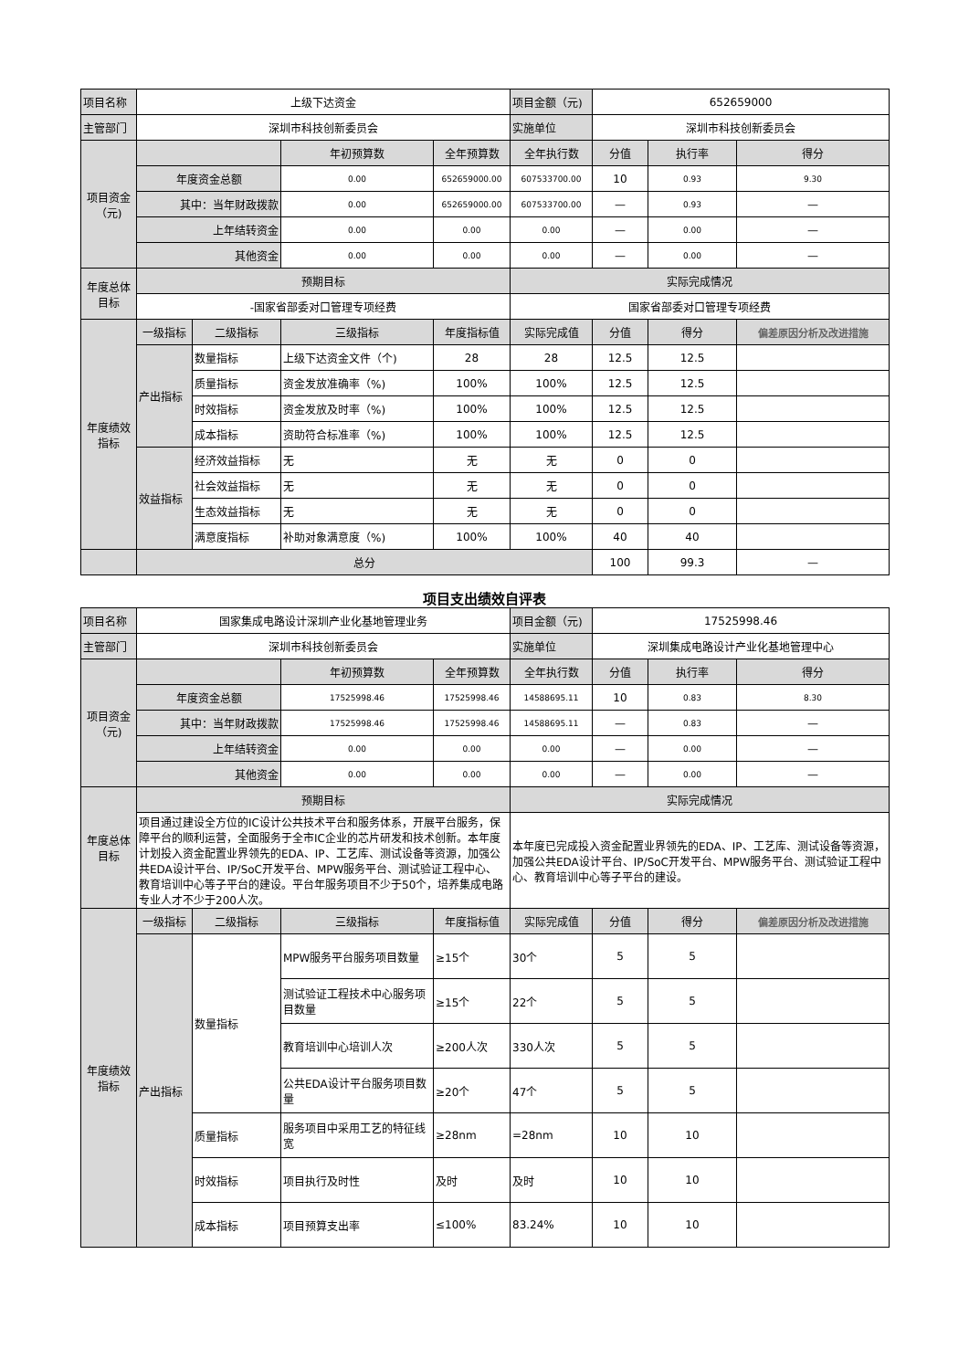| 项目名称 | 上级下达资金 | | | | 项目金额（元) | 652659000 | | |
| 主管部门 | 深圳市科技创新委员会 | | | | 实施单位 | 深圳市科技创新委员会 | | |
| 项目资金（元) | | | 年初预算数 | 全年预算数 | 全年执行数 | 分值 | 执行率 | 得分 |
| | 年度资金总额 | | 0.00 | 652659000.00 | 607533700.00 | 10 | 0.93 | 9.30 |
| | 其中：当年财政拨款 | | 0.00 | 652659000.00 | 607533700.00 | — | 0.93 | — |
| | 上年结转资金 | | 0.00 | 0.00 | 0.00 | — | 0.00 | — |
| | 其他资金 | | 0.00 | 0.00 | 0.00 | — | 0.00 | — |
| 年度总体目标 | 预期目标 | | | | 实际完成情况 | | | |
| | -国家省部委对口管理专项经费 | | | | 国家省部委对口管理专项经费 | | | |
| 年度绩效指标 | 一级指标 | 二级指标 | 三级指标 | 年度指标值 | 实际完成值 | 分值 | 得分 | 偏差原因分析及改进措施 |
| | 产出指标 | 数量指标 | 上级下达资金文件（个) | 28 | 28 | 12.5 | 12.5 | |
| | | 质量指标 | 资金发放准确率（%) | 100% | 100% | 12.5 | 12.5 | |
| | | 时效指标 | 资金发放及时率（%) | 100% | 100% | 12.5 | 12.5 | |
| | | 成本指标 | 资助符合标准率（%) | 100% | 100% | 12.5 | 12.5 | |
| | 效益指标 | 经济效益指标 | 无 | 无 | 无 | 0 | 0 | |
| | | 社会效益指标 | 无 | 无 | 无 | 0 | 0 | |
| | | 生态效益指标 | 无 | 无 | 无 | 0 | 0 | |
| | | 满意度指标 | 补助对象满意度（%) | 100% | 100% | 40 | 40 | |
| | 总分 | | | | | 100 | 99.3 | — |
项目支出绩效自评表
| 项目名称 | 国家集成电路设计深圳产业化基地管理业务 | | | | 项目金额（元) | 17525998.46 | | |
| 主管部门 | 深圳市科技创新委员会 | | | | 实施单位 | 深圳集成电路设计产业化基地管理中心 | | |
| 项目资金（元) | | | 年初预算数 | 全年预算数 | 全年执行数 | 分值 | 执行率 | 得分 |
| | 年度资金总额 | | 17525998.46 | 17525998.46 | 14588695.11 | 10 | 0.83 | 8.30 |
| | 其中：当年财政拨款 | | 17525998.46 | 17525998.46 | 14588695.11 | — | 0.83 | — |
| | 上年结转资金 | | 0.00 | 0.00 | 0.00 | — | 0.00 | — |
| | 其他资金 | | 0.00 | 0.00 | 0.00 | — | 0.00 | — |
| 年度总体目标 | 预期目标 | | | | 实际完成情况 | | | |
| | 项目通过建设全方位的IC设计公共技术平台和服务体系，开展平台服务，保障平台的顺利运营，全面服务于全市IC企业的芯片研发和技术创新。本年度计划投入资金配置业界领先的EDA、IP、工艺库、测试设备等资源，加强公共EDA设计平台、IP/SoC开发平台、MPW服务平台、测试验证工程中心、教育培训中心等子平台的建设。平台年服务项目不少于50个，培养集成电路专业人才不少于200人次。 | | | | 本年度已完成投入资金配置业界领先的EDA、IP、工艺库、测试设备等资源，加强公共EDA设计平台、IP/SoC开发平台、MPW服务平台、测试验证工程中心、教育培训中心等子平台的建设。 | | | |
| 年度绩效指标 | 一级指标 | 二级指标 | 三级指标 | 年度指标值 | 实际完成值 | 分值 | 得分 | 偏差原因分析及改进措施 |
| | 产出指标 | 数量指标 | MPW服务平台服务项目数量 | ≥15个 | 30个 | 5 | 5 | |
| | | | 测试验证工程技术中心服务项目数量 | ≥15个 | 22个 | 5 | 5 | |
| | | | 教育培训中心培训人次 | ≥200人次 | 330人次 | 5 | 5 | |
| | | | 公共EDA设计平台服务项目数量 | ≥20个 | 47个 | 5 | 5 | |
| | | 质量指标 | 服务项目中采用工艺的特征线宽 | ≥28nm | =28nm | 10 | 10 | |
| | | 时效指标 | 项目执行及时性 | 及时 | 及时 | 10 | 10 | |
| | | 成本指标 | 项目预算支出率 | ≤100% | 83.24% | 10 | 10 | |